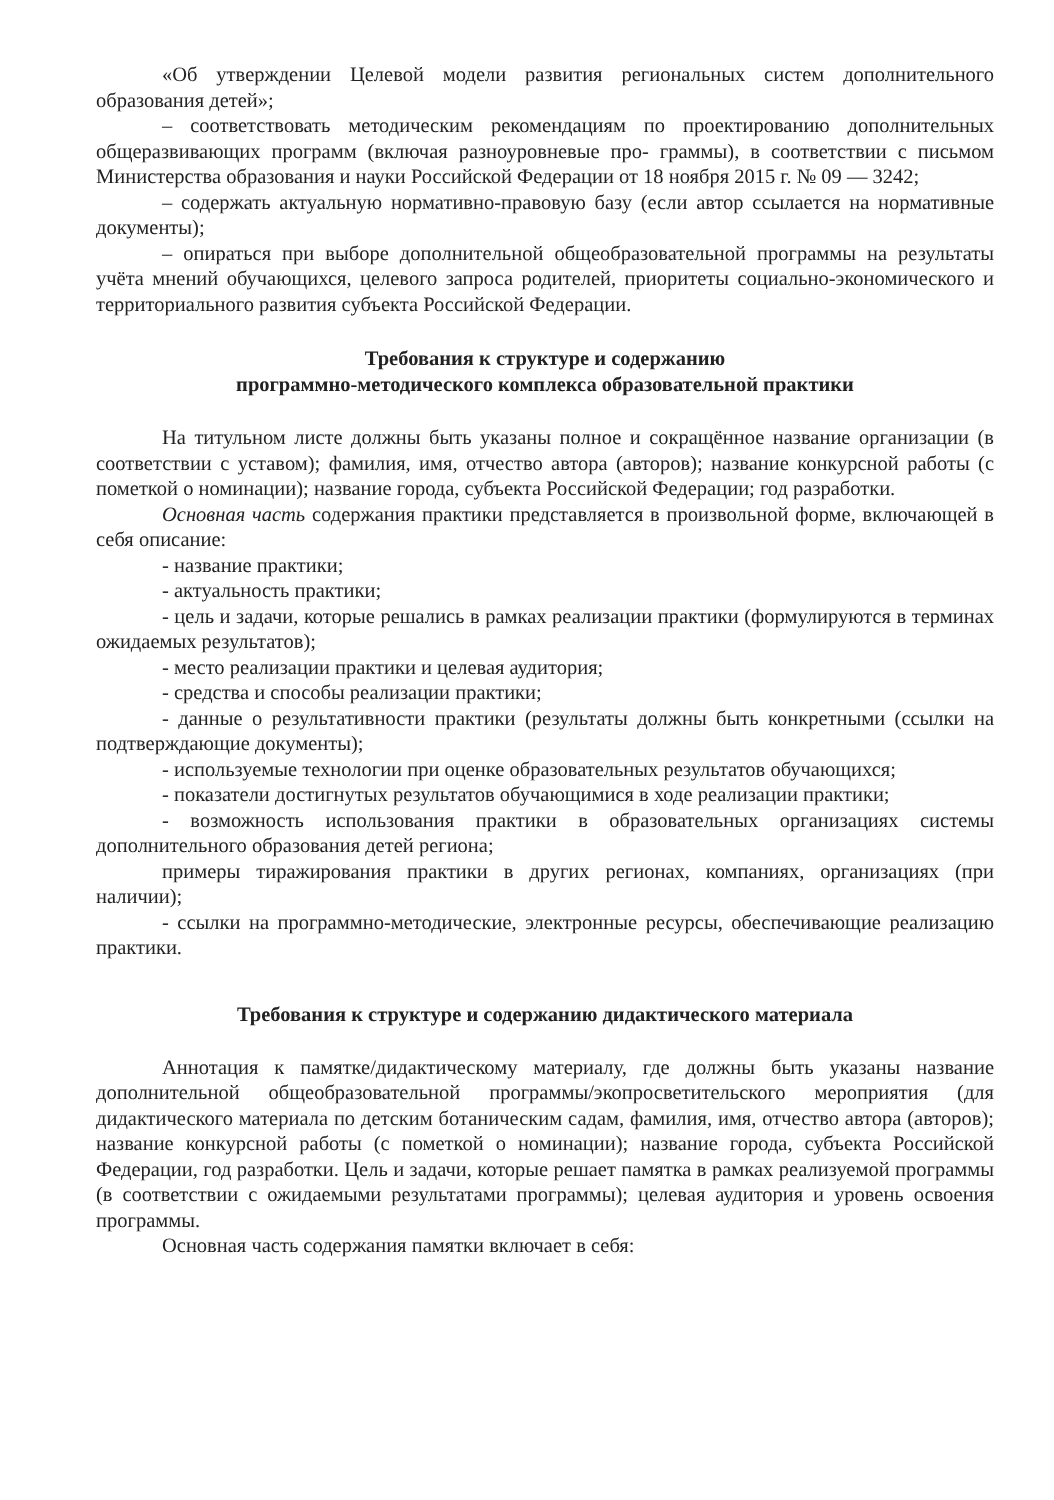«Об утверждении Целевой модели развития региональных систем дополнительного образования детей»;
– соответствовать методическим рекомендациям по проектированию дополнительных общеразвивающих программ (включая разноуровневые про- граммы), в соответствии с письмом Министерства образования и науки Российской Федерации от 18 ноября 2015 г. № 09 — 3242;
– содержать актуальную нормативно-правовую базу (если автор ссылается на нормативные документы);
– опираться при выборе дополнительной общеобразовательной программы на результаты учёта мнений обучающихся, целевого запроса родителей, приоритеты социально-экономического и территориального развития субъекта Российской Федерации.
Требования к структуре и содержанию
программно-методического комплекса образовательной практики
На титульном листе должны быть указаны полное и сокращённое название организации (в соответствии с уставом); фамилия, имя, отчество автора (авторов); название конкурсной работы (с пометкой о номинации); название города, субъекта Российской Федерации; год разработки.
Основная часть содержания практики представляется в произвольной форме, включающей в себя описание:
- название практики;
- актуальность практики;
- цель и задачи, которые решались в рамках реализации практики (формулируются в терминах ожидаемых результатов);
- место реализации практики и целевая аудитория;
- средства и способы реализации практики;
- данные о результативности практики (результаты должны быть конкретными (ссылки на подтверждающие документы);
- используемые технологии при оценке образовательных результатов обучающихся;
- показатели достигнутых результатов обучающимися в ходе реализации практики;
- возможность использования практики в образовательных организациях системы дополнительного образования детей региона;
примеры тиражирования практики в других регионах, компаниях, организациях (при наличии);
- ссылки на программно-методические, электронные ресурсы, обеспечивающие реализацию практики.
Требования к структуре и содержанию дидактического материала
Аннотация к памятке/дидактическому материалу, где должны быть указаны название дополнительной общеобразовательной программы/экопросветительского мероприятия (для дидактического материала по детским ботаническим садам, фамилия, имя, отчество автора (авторов); название конкурсной работы (с пометкой о номинации); название города, субъекта Российской Федерации, год разработки. Цель и задачи, которые решает памятка в рамках реализуемой программы (в соответствии с ожидаемыми результатами программы); целевая аудитория и уровень освоения программы.
Основная часть содержания памятки включает в себя: